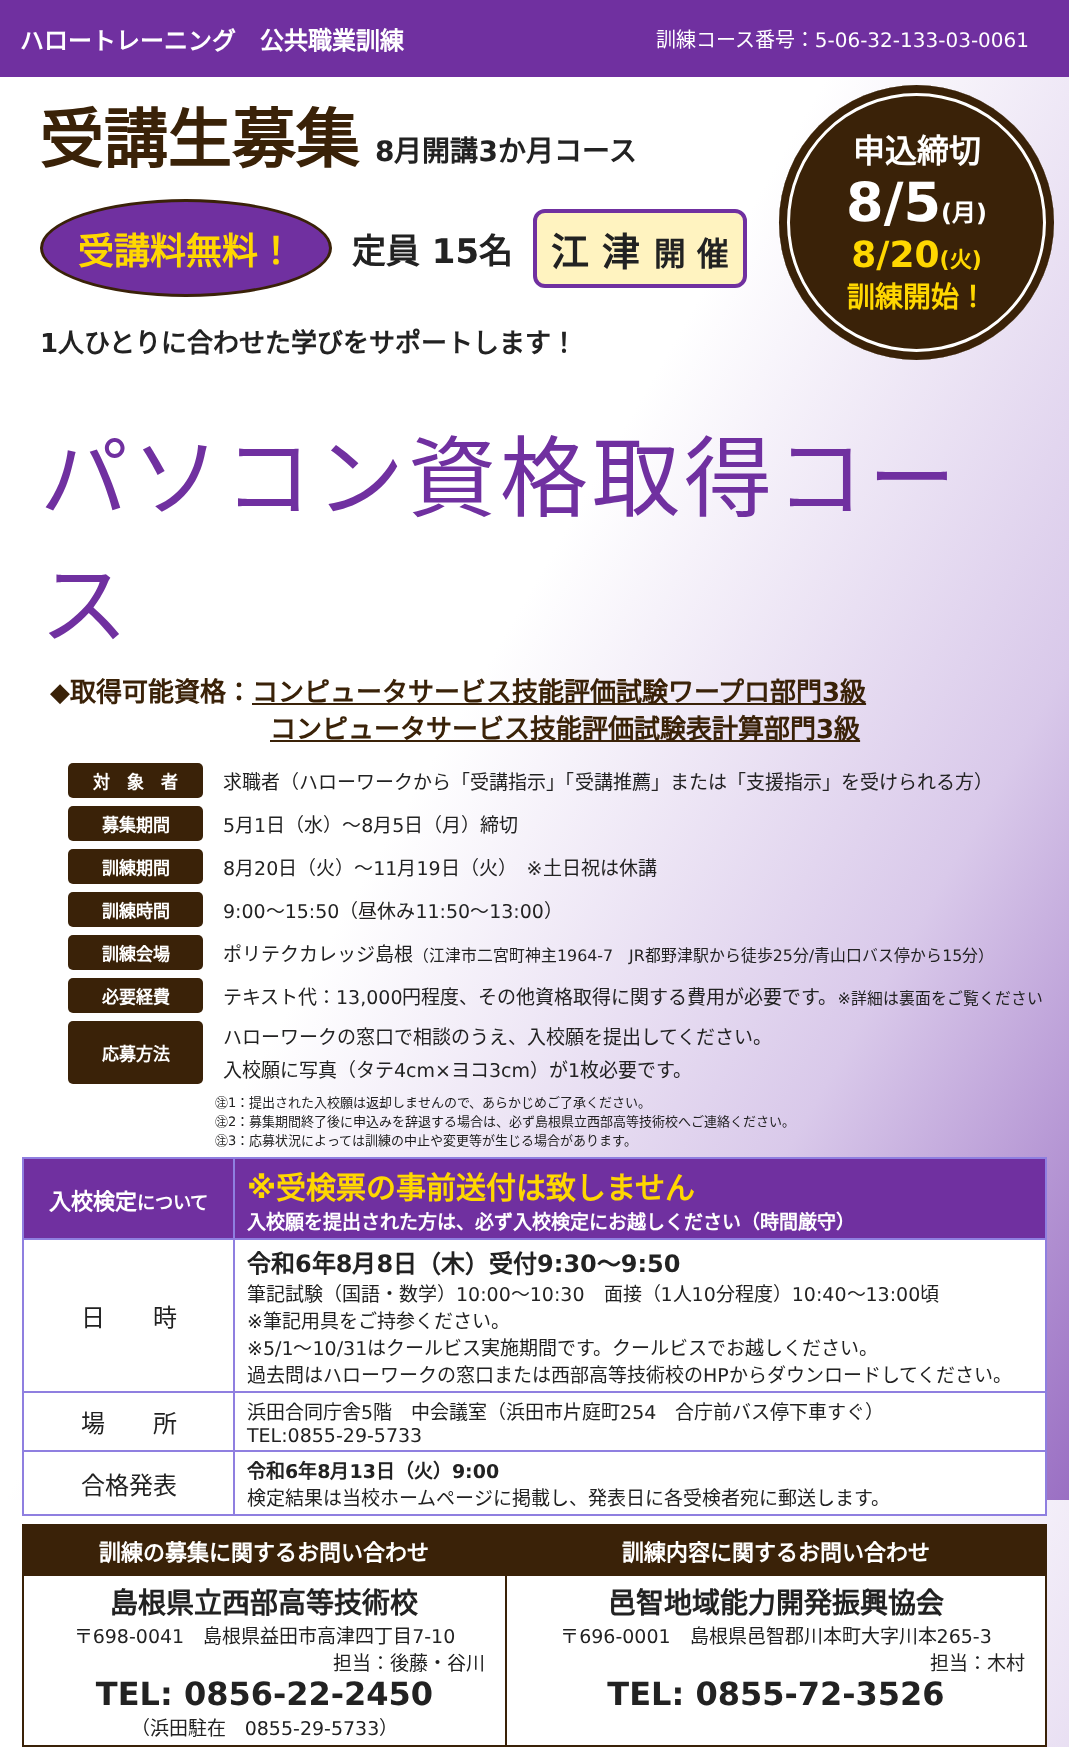ハロートレーニング　公共職業訓練 訓練コース番号：5-06-32-133-03-0061
受講生募集
8月開講3か月コース
受講料無料！ 定員 15名 江 津 開 催
1人ひとりに合わせた学びをサポートします！
申込締切
8/5(月)
8/20(火)
訓練開始！
パソコン資格取得コース
◆取得可能資格： コンピュータサービス技能評価試験ワープロ部門3級
コンピュータサービス技能評価試験表計算部門3級
| 対 象 者 | 求職者（ハローワークから「受講指示」「受講推薦」または「支援指示」を受けられる方） |
| 募集期間 | 5月1日（水）～8月5日（月）締切 |
| 訓練期間 | 8月20日（火）～11月19日（火） ※土日祝は休講 |
| 訓練時間 | 9:00～15:50（昼休み11:50～13:00） |
| 訓練会場 | ポリテクカレッジ島根 （江津市二宮町神主1964-7 JR都野津駅から徒歩25分/青山口バス停から15分） |
| 必要経費 | テキスト代：13,000円程度、その他資格取得に関する費用が必要です。 ※詳細は裏面をご覧ください |
| 応募方法 | ハローワークの窓口で相談のうえ、入校願を提出してください。 入校願に写真（タテ4cm×ヨコ3cm）が1枚必要です。 |
㊟1：提出された入校願は返却しませんので、あらかじめご了承ください。
㊟2：募集期間終了後に申込みを辞退する場合は、必ず島根県立西部高等技術校へご連絡ください。
㊟3：応募状況によっては訓練の中止や変更等が生じる場合があります。
| 入校検定 について | ※受検票の事前送付は致しません 入校願を提出された方は、必ず入校検定にお越しください（時間厳守） |
| 日 時 | 令和6年8月8日（木）受付9:30～9:50 筆記試験（国語・数学）10:00～10:30 面接（1人10分程度）10:40～13:00頃 ※筆記用具をご持参ください。 ※5/1～10/31はクールビス実施期間です。クールビスでお越しください。 過去問はハローワークの窓口または西部高等技術校のHPからダウンロードしてください。 |
| 場 所 | 浜田合同庁舎5階 中会議室（浜田市片庭町254 合庁前バス停下車すぐ） TEL:0855-29-5733 |
| 合格発表 | 令和6年8月13日（火）9:00 検定結果は当校ホームページに掲載し、発表日に各受検者宛に郵送します。 |
| 訓練の募集に関するお問い合わせ | 訓練内容に関するお問い合わせ |
| --- | --- |
| 島根県立西部高等技術校 〒698-0041 島根県益田市高津四丁目7-10 担当：後藤・谷川 TEL: 0856-22-2450 （浜田駐在 0855-29-5733） | 邑智地域能力開発振興協会 〒696-0001 島根県邑智郡川本町大字川本265-3 担当：木村 TEL: 0855-72-3526 |